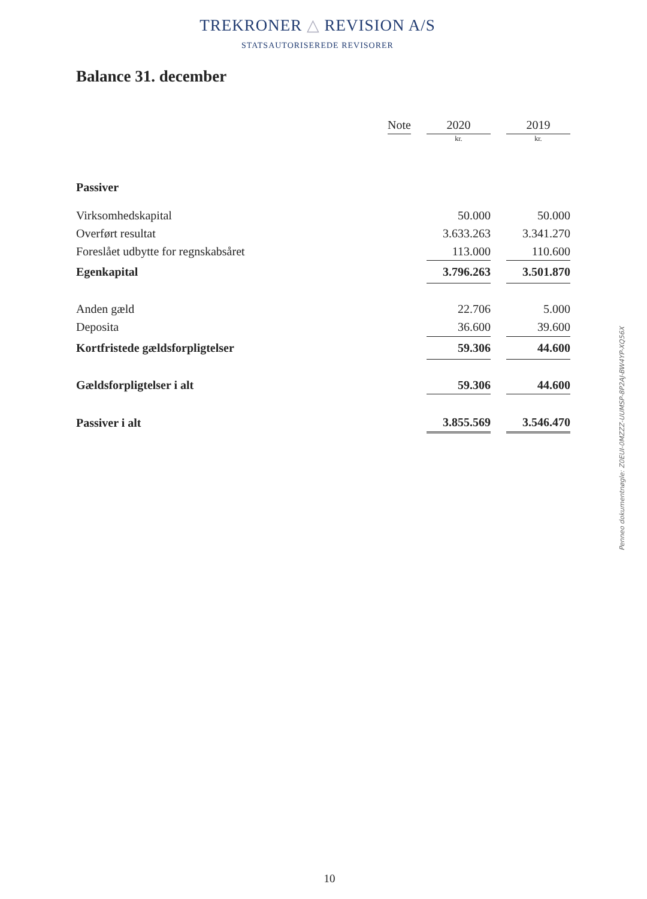TREKRONER △ REVISION A/S
STATSAUTORISEREDE REVISORER
Balance 31. december
| | Note | | 2020 | | 2019 |
| | | | kr. | | kr. |
| Passiver | | | | | |
| Virksomhedskapital | | | 50.000 | | 50.000 |
| Overført resultat | | | 3.633.263 | | 3.341.270 |
| Foreslået udbytte for regnskabsåret | | | 113.000 | | 110.600 |
| Egenkapital | | | 3.796.263 | | 3.501.870 |
| Anden gæld | | | 22.706 | | 5.000 |
| Deposita | | | 36.600 | | 39.600 |
| Kortfristede gældsforpligtelser | | | 59.306 | | 44.600 |
| Gældsforpligtelser i alt | | | 59.306 | | 44.600 |
| Passiver i alt | | | 3.855.569 | | 3.546.470 |
Penneo dokumentnøgle: Z0EUI-0MZZZ-UUMSP-8P2AJ-BW4YP-XQ56X
10